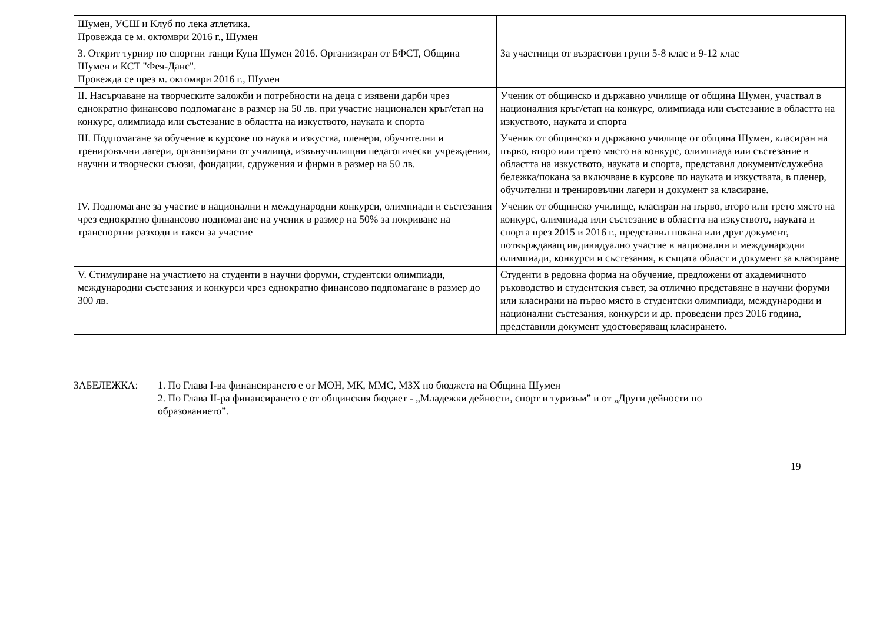| Шумен, УСШ и Клуб по лека атлетика. Провежда се м. октомври 2016 г., Шумен | |
| 3. Открит турнир по спортни танци Купа Шумен 2016. Организиран от БФСТ, Община Шумен и КСТ "Фея-Данс". Провежда се през м. октомври 2016 г., Шумен | За участници от възрастови групи 5-8 клас и 9-12 клас |
| II. Насърчаване на творческите заложби и потребности на деца с изявени дарби чрез еднократно финансово подпомагане в размер на 50 лв. при участие национален кръг/етап на конкурс, олимпиада или състезание в областта на изкуството, науката и спорта | Ученик от общинско и държавно училище от община Шумен, участвал в националния кръг/етап на конкурс, олимпиада или състезание в областта на изкуството, науката и спорта |
| III. Подпомагане за обучение в курсове по наука и изкуства, пленери, обучителни и тренировъчни лагери, организирани от училища, извънучилищни педагогически учреждения, научни и творчески съюзи, фондации, сдружения и фирми в размер на 50 лв. | Ученик от общинско и държавно училище от община Шумен, класиран на първо, второ или трето място на конкурс, олимпиада или състезание в областта на изкуството, науката и спорта, представил документ/служебна бележка/покана за включване в курсове по науката и изкуствата, в пленер, обучителни и тренировъчни лагери и документ за класиране. |
| IV. Подпомагане за участие в национални и международни конкурси, олимпиади и състезания чрез еднократно финансово подпомагане на ученик в размер на 50% за покриване на транспортни разходи и такси за участие | Ученик от общинско училище, класиран на първо, второ или трето място на конкурс, олимпиада или състезание в областта на изкуството, науката и спорта през 2015 и 2016 г., представил покана или друг документ, потвърждаващ индивидуално участие в национални и международни олимпиади, конкурси и състезания, в същата област и документ за класиране |
| V. Стимулиране на участието на студенти в научни форуми, студентски олимпиади, международни състезания и конкурси чрез еднократно финансово подпомагане в размер до 300 лв. | Студенти в редовна форма на обучение, предложени от академичното ръководство и студентския съвет, за отлично представяне в научни форуми или класирани на първо място в студентски олимпиади, международни и национални състезания, конкурси и др. проведени през 2016 година, представили документ удостоверяващ класирането. |
ЗАБЕЛЕЖКА: 1. По Глава I-ва финансирането е от МОН, МК, ММС, МЗХ по бюджета на Община Шумен
2. По Глава II-ра финансирането е от общинския бюджет - „Младежки дейности, спорт и туризъм” и от „Други дейности по образованието”.
19